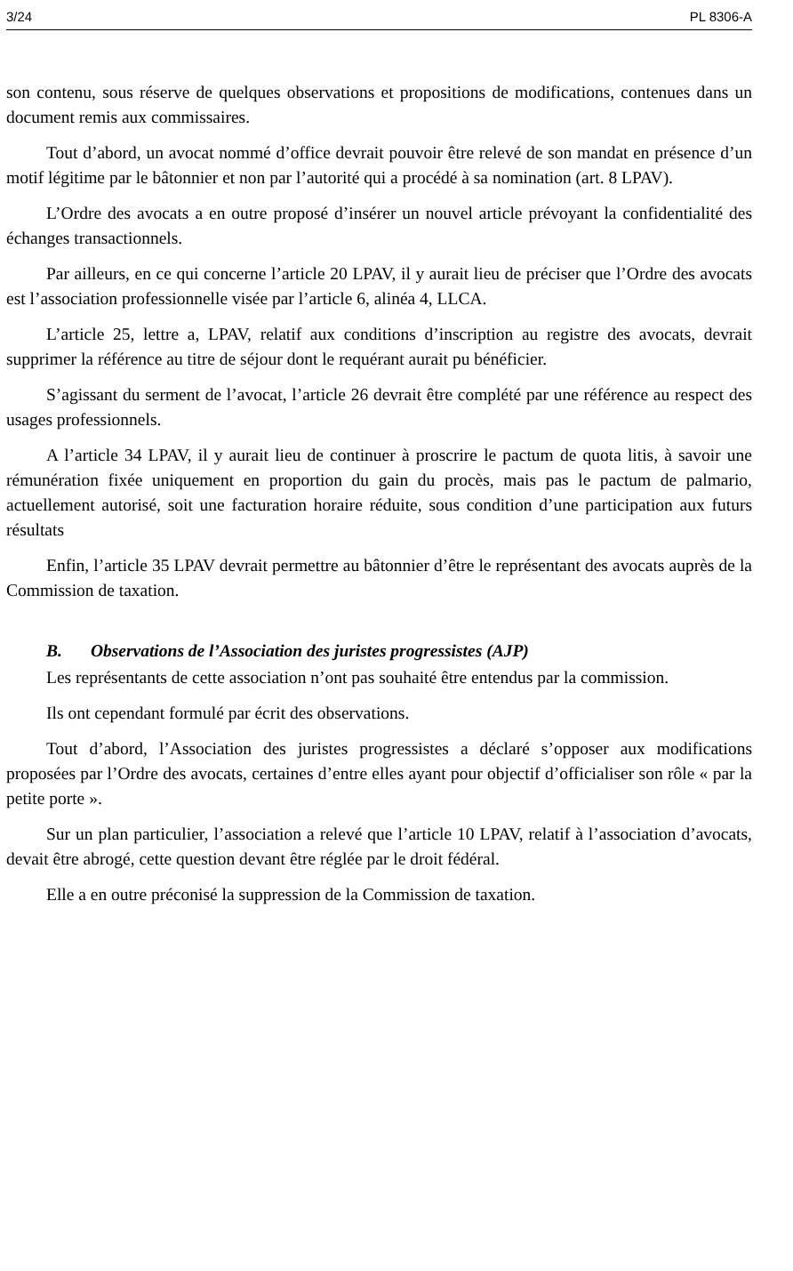3/24 PL 8306-A
son contenu, sous réserve de quelques observations et propositions de modifications, contenues dans un document remis aux commissaires.
Tout d’abord, un avocat nommé d’office devrait pouvoir être relevé de son mandat en présence d’un motif légitime par le bâtonnier et non par l’autorité qui a procédé à sa nomination (art. 8 LPAV).
L’Ordre des avocats a en outre proposé d’insérer un nouvel article prévoyant la confidentialité des échanges transactionnels.
Par ailleurs, en ce qui concerne l’article 20 LPAV, il y aurait lieu de préciser que l’Ordre des avocats est l’association professionnelle visée par l’article 6, alinéa 4, LLCA.
L’article 25, lettre a, LPAV, relatif aux conditions d’inscription au registre des avocats, devrait supprimer la référence au titre de séjour dont le requérant aurait pu bénéficier.
S’agissant du serment de l’avocat, l’article 26 devrait être complété par une référence au respect des usages professionnels.
A l’article 34 LPAV, il y aurait lieu de continuer à proscrire le pactum de quota litis, à savoir une rémunération fixée uniquement en proportion du gain du procès, mais pas le pactum de palmario, actuellement autorisé, soit une facturation horaire réduite, sous condition d’une participation aux futurs résultats
Enfin, l’article 35 LPAV devrait permettre au bâtonnier d’être le représentant des avocats auprès de la Commission de taxation.
B. Observations de l’Association des juristes progressistes (AJP)
Les représentants de cette association n’ont pas souhaité être entendus par la commission.
Ils ont cependant formulé par écrit des observations.
Tout d’abord, l’Association des juristes progressistes a déclaré s’opposer aux modifications proposées par l’Ordre des avocats, certaines d’entre elles ayant pour objectif d’officialiser son rôle « par la petite porte ».
Sur un plan particulier, l’association a relevé que l’article 10 LPAV, relatif à l’association d’avocats, devait être abrogé, cette question devant être réglée par le droit fédéral.
Elle a en outre préconisé la suppression de la Commission de taxation.